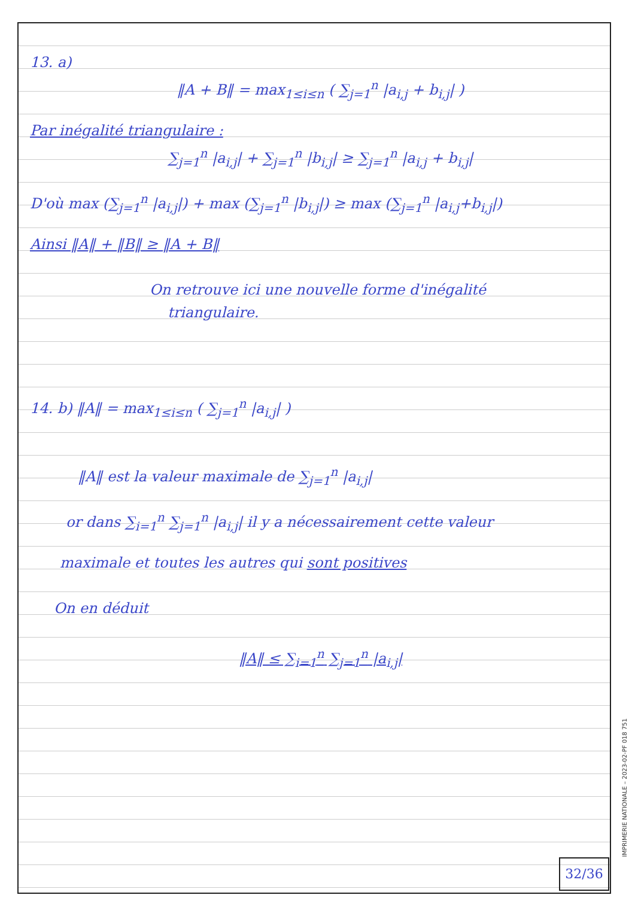13. a)
‖A + B‖ = max<sub>1≤i≤n</sub> ( ∑<sub>j=1</sub><sup>n</sup> |a<sub>i,j</sub> + b<sub>i,j</sub>| )
Par inégalité triangulaire :
∑<sub>j=1</sub><sup>n</sup> |a<sub>i,j</sub>| + ∑<sub>j=1</sub><sup>n</sup> |b<sub>i,j</sub>| ≥ ∑<sub>j=1</sub><sup>n</sup> |a<sub>i,j</sub> + b<sub>i,j</sub>|
D'où max (∑<sub>j=1</sub><sup>n</sup> |a<sub>i,j</sub>|) + max (∑<sub>j=1</sub><sup>n</sup> |b<sub>i,j</sub>|) ≥ max (∑<sub>j=1</sub><sup>n</sup> |a<sub>i,j</sub>+b<sub>i,j</sub>|)
Ainsi ‖A‖ + ‖B‖ ≥ ‖A + B‖
On retrouve ici une nouvelle forme d'inégalité
triangulaire.
14. b) ‖A‖ = max<sub>1≤i≤n</sub> ( ∑<sub>j=1</sub><sup>n</sup> |a<sub>i,j</sub>| )
‖A‖ est la valeur maximale de ∑<sub>j=1</sub><sup>n</sup> |a<sub>i,j</sub>|
or dans ∑<sub>i=1</sub><sup>n</sup> ∑<sub>j=1</sub><sup>n</sup> |a<sub>i,j</sub>| il y a nécessairement cette valeur
maximale et toutes les autres qui sont positives
On en déduit
‖A‖ ≤ ∑<sub>i=1</sub><sup>n</sup> ∑<sub>j=1</sub><sup>n</sup> |a<sub>i,j</sub>|
32/36
IMPRIMERIE NATIONALE – 2023-02-PF 018 751